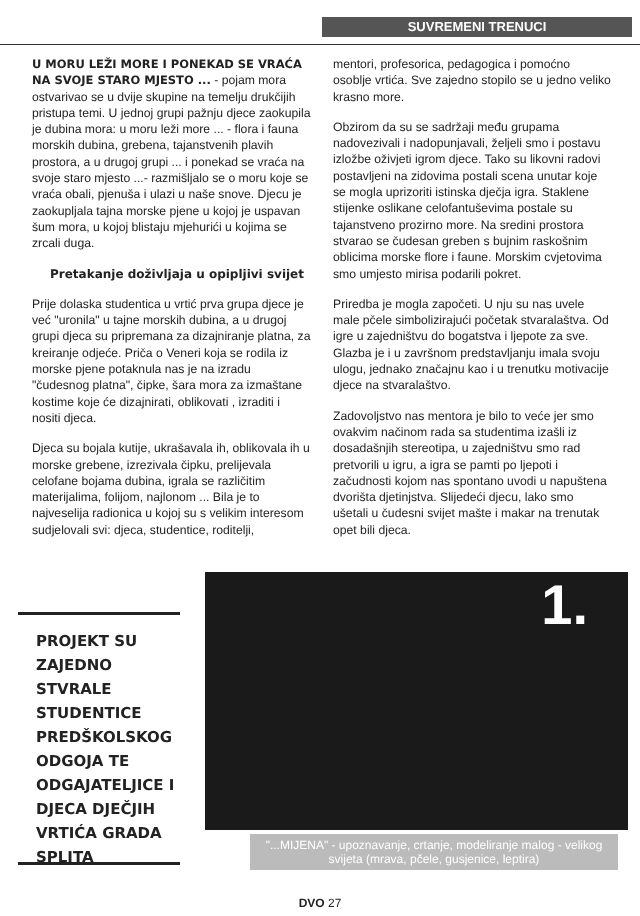SUVREMENI TRENUCI
U MORU LEŽI MORE I PONEKAD SE VRAĆA NA SVOJE STARO MJESTO ... - pojam mora ostvarivao se u dvije skupine na temelju drukčijih pristupa temi. U jednoj grupi pažnju djece zaokupila je dubina mora: u moru leži more ... - flora i fauna morskih dubina, grebena, tajanstvenih plavih prostora, a u drugoj grupi ... i ponekad se vraća na svoje staro mjesto ...- razmišljalo se o moru koje se vraća obali, pjenuša i ulazi u naše snove. Djecu je zaokupljala tajna morske pjene u kojoj je uspavan šum mora, u kojoj blistaju mjehurići u kojima se zrcali duga.
Pretakanje doživljaja u opipljivi svijet
Prije dolaska studentica u vrtić prva grupa djece je već "uronila" u tajne morskih dubina, a u drugoj grupi djeca su pripremana za dizajniranje platna, za kreiranje odjeće. Priča o Veneri koja se rodila iz morske pjene potaknula nas je na izradu "čudesnog platna", čipke, šara mora za izmaštane kostime koje će dizajnirati, oblikovati , izraditi i nositi djeca.
Djeca su bojala kutije, ukrašavala ih, oblikovala ih u morske grebene, izrezivala čipku, prelijevala celofane bojama dubina, igrala se različitim materijalima, folijom, najlonom ... Bila je to najveselija radionica u kojoj su s velikim interesom sudjelovali svi: djeca, studentice, roditelji,
mentori, profesorica, pedagogica i pomoćno osoblje vrtića. Sve zajedno stopilo se u jedno veliko krasno more.
Obzirom da su se sadržaji među grupama nadovezivali i nadopunjavali, željeli smo i postavu izložbe oživjeti igrom djece. Tako su likovni radovi postavljeni na zidovima postali scena unutar koje se mogla uprizoriti istinska dječja igra. Staklene stijenke oslikane celofantuševima postale su tajanstveno prozirno more. Na sredini prostora stvarao se čudesan greben s bujnim raskošnim oblicima morske flore i faune. Morskim cvjetovima smo umjesto mirisa podarili pokret.
Priredba je mogla započeti. U nju su nas uvele male pčele simbolizirajući početak stvaralaštva. Od igre u zajedništvu do bogatstva i ljepote za sve. Glazba je i u završnom predstavljanju imala svoju ulogu, jednako značajnu kao i u trenutku motivacije djece na stvaralaštvo.
Zadovoljstvo nas mentora je bilo to veće jer smo ovakvim načinom rada sa studentima izašli iz dosadašnjih stereotipa, u zajedništvu smo rad pretvorili u igru, a igra se pamti po ljepoti i začudnosti kojom nas spontano uvodi u napuštena dvorišta djetinjstva. Slijedeći djecu, lako smo ušetali u čudesni svijet mašte i makar na trenutak opet bili djeca.
1.
PROJEKT SU ZAJEDNO STVRALE STUDENTICE PREDŠKOLSKOG ODGOJA TE ODGAJATELJICE I DJECA DJEČJIH VRTIĆA GRADA SPLITA
"...MIJENA" - upoznavanje, crtanje, modeliranje malog - velikog svijeta (mrava, pčele, gusjenice, leptira)
DVO 27